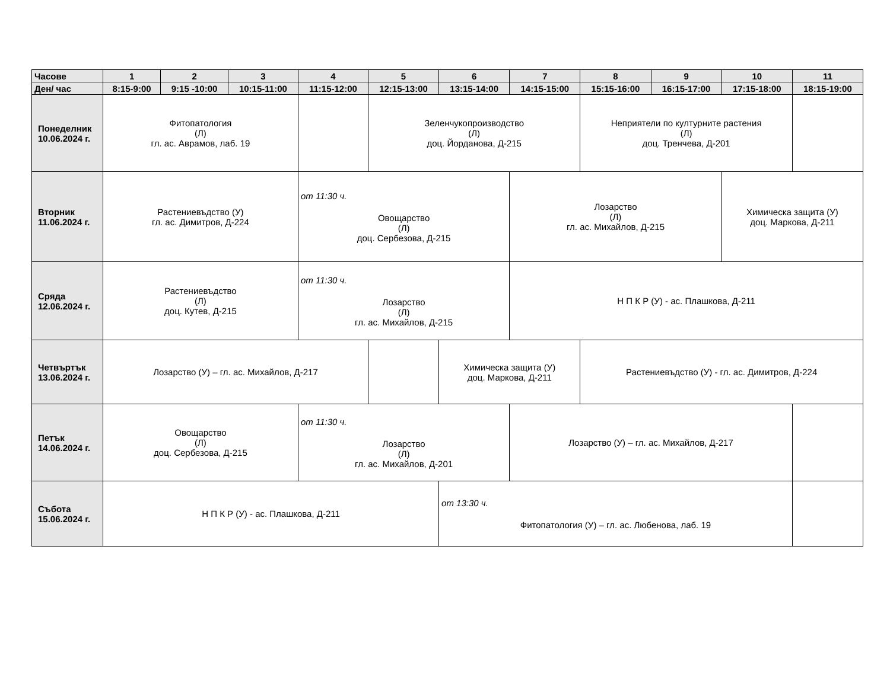| Часове | 1 | 2 | 3 | 4 | 5 | 6 | 7 | 8 | 9 | 10 | 11 |
| --- | --- | --- | --- | --- | --- | --- | --- | --- | --- | --- | --- |
| Ден/ час | 8:15-9:00 | 9:15 -10:00 | 10:15-11:00 | 11:15-12:00 | 12:15-13:00 | 13:15-14:00 | 14:15-15:00 | 15:15-16:00 | 16:15-17:00 | 17:15-18:00 | 18:15-19:00 |
| Понеделник 10.06.2024 г. | Фитопатология (Л) гл. ас. Аврамов, лаб. 19 | | | | Зеленчукопроизводство (Л) доц. Йорданова, Д-215 | | | Неприятели по културните растения (Л) доц. Тренчева, Д-201 | | | |
| Вторник 11.06.2024 г. | Растениевъдство (У) гл. ас. Димитров, Д-224 | | | от 11:30 ч. Овощарство (Л) доц. Сербезова, Д-215 | | | Лозарство (Л) гл. ас. Михайлов, Д-215 | | | Химическа защита (У) доц. Маркова, Д-211 | |
| Сряда 12.06.2024 г. | Растениевъдство (Л) доц. Кутев, Д-215 | | | от 11:30 ч. Лозарство (Л) гл. ас. Михайлов, Д-215 | | | Н П К Р (У) - ас. Плашкова, Д-211 | | | | |
| Четвъртък 13.06.2024 г. | Лозарство (У) – гл. ас. Михайлов, Д-217 | | | | | Химическа защита (У) доц. Маркова, Д-211 | | Растениевъдство (У) - гл. ас. Димитров, Д-224 | | | |
| Петък 14.06.2024 г. | Овощарство (Л) доц. Сербезова, Д-215 | | | от 11:30 ч. Лозарство (Л) гл. ас. Михайлов, Д-201 | | | Лозарство (У) – гл. ас. Михайлов, Д-217 | | | | |
| Събота 15.06.2024 г. | Н П К Р (У) - ас. Плашкова, Д-211 | | | | | от 13:30 ч. Фитопатология (У) – гл. ас. Любенова, лаб. 19 | | | | | |